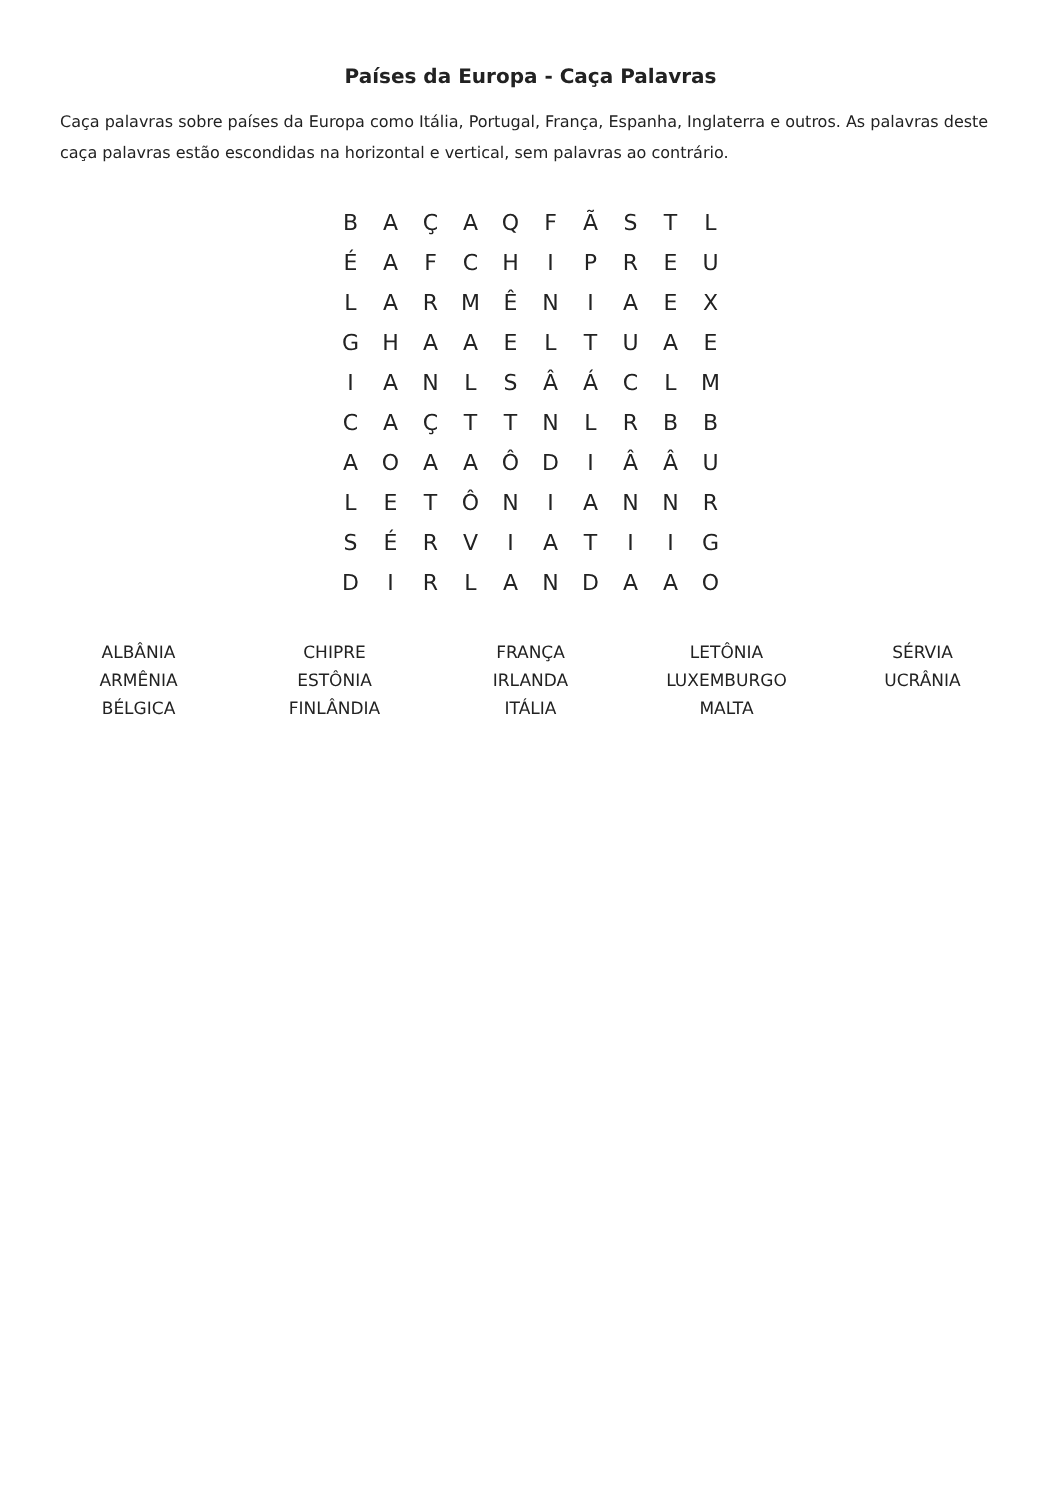Países da Europa - Caça Palavras
Caça palavras sobre países da Europa como Itália, Portugal, França, Espanha, Inglaterra e outros. As palavras deste caça palavras estão escondidas na horizontal e vertical, sem palavras ao contrário.
| B | A | Ç | A | Q | F | Ã | S | T | L |
| É | A | F | C | H | I | P | R | E | U |
| L | A | R | M | Ê | N | I | A | E | X |
| G | H | A | A | E | L | T | U | A | E |
| I | A | N | L | S | Â | Á | C | L | M |
| C | A | Ç | T | T | N | L | R | B | B |
| A | O | A | A | Ô | D | I | Â | Â | U |
| L | E | T | Ô | N | I | A | N | N | R |
| S | É | R | V | I | A | T | I | I | G |
| D | I | R | L | A | N | D | A | A | O |
| ALBÂNIA | CHIPRE | FRANÇA | LETÔNIA | SÉRVIA |
| ARMÊNIA | ESTÔNIA | IRLANDA | LUXEMBURGO | UCRÂNIA |
| BÉLGICA | FINLÂNDIA | ITÁLIA | MALTA | |